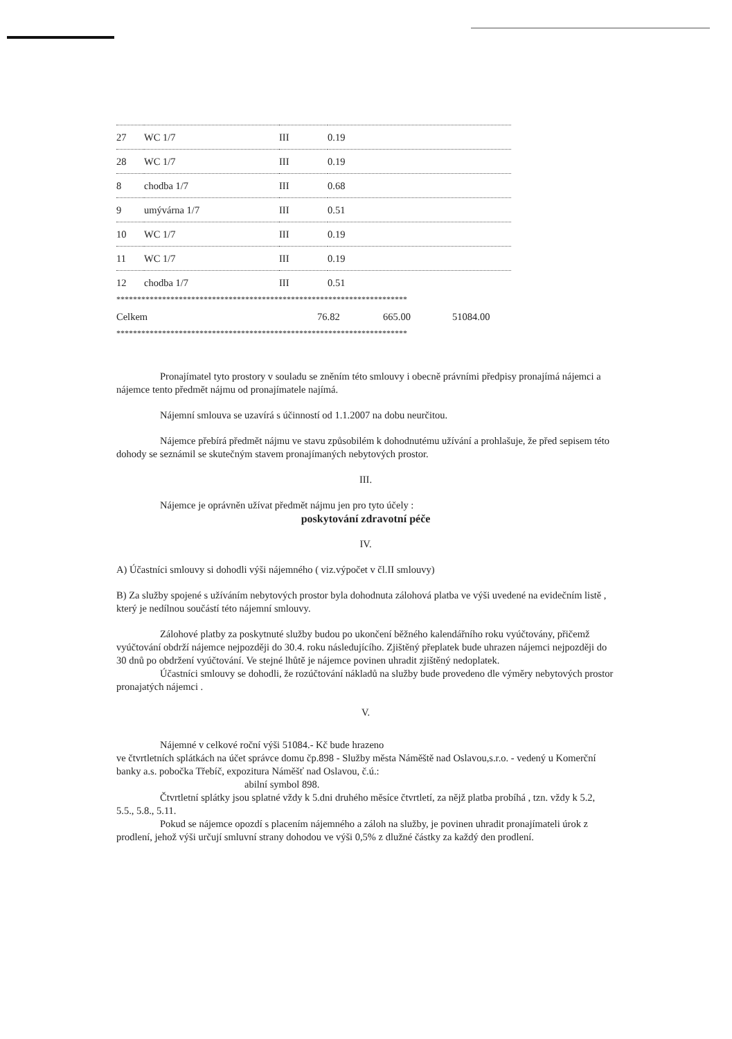| 27 | WC 1/7 | III | 0.19 |
| 28 | WC 1/7 | III | 0.19 |
| 8 | chodba 1/7 | III | 0.68 |
| 9 | umývárna 1/7 | III | 0.51 |
| 10 | WC 1/7 | III | 0.19 |
| 11 | WC 1/7 | III | 0.19 |
| 12 | chodba 1/7 | III | 0.51 |
**********************************************************************
| Celkem | 76.82 | 665.00 | 51084.00 |
**********************************************************************
Pronajímatel tyto prostory v souladu se zněním této smlouvy i obecně právními předpisy pronajímá nájemci a nájemce tento předmět nájmu od pronajímatele najímá.
Nájemní smlouva se uzavírá s účinností od 1.1.2007 na dobu neurčitou.
Nájemce přebírá předmět nájmu ve stavu způsobilém k dohodnutému užívání a prohlašuje, že před sepisem této dohody se seznámil se skutečným stavem pronajímaných nebytových prostor.
III.
Nájemce je oprávněn užívat předmět nájmu jen pro tyto účely :
poskytování zdravotní péče
IV.
A) Účastníci smlouvy si dohodli výši nájemného ( viz.výpočet v čl.II smlouvy)
B) Za služby spojené s užíváním nebytových prostor byla dohodnuta zálohová platba ve výši uvedené na evidečním listě , který je nedílnou součástí této nájemní smlouvy.
Zálohové platby za poskytnuté služby budou po ukončení běžného kalendářního roku vyúčtovány, přičemž vyúčtování obdrží nájemce nejpozději do 30.4. roku následujícího. Zjištěný přeplatek bude uhrazen nájemci nejpozději do 30 dnů po obdržení vyúčtování. Ve stejné lhůtě je nájemce povinen uhradit zjištěný nedoplatek.
Účastníci smlouvy se dohodli, že rozúčtování nákladů na služby bude provedeno dle výměry nebytových prostor pronajatých nájemci .
V.
Nájemné v celkové roční výši 51084.- Kč bude hrazeno
ve čtvrtletních splátkách na účet správce domu čp.898 - Služby města Náměště nad Oslavou,s.r.o. - vedený u Komerční banky a.s. pobočka Třebíč, expozitura Náměšť nad Oslavou, č.ú.:
abilní symbol 898.
Čtvrtletní splátky jsou splatné vždy k 5.dni druhého měsíce čtvrtletí, za nějž platba probíhá , tzn. vždy k 5.2, 5.5., 5.8., 5.11.
Pokud se nájemce opozdí s placením nájemného a záloh na služby, je povinen uhradit pronajímateli úrok z prodlení, jehož výši určují smluvní strany dohodou ve výši 0,5% z dlužné částky za každý den prodlení.